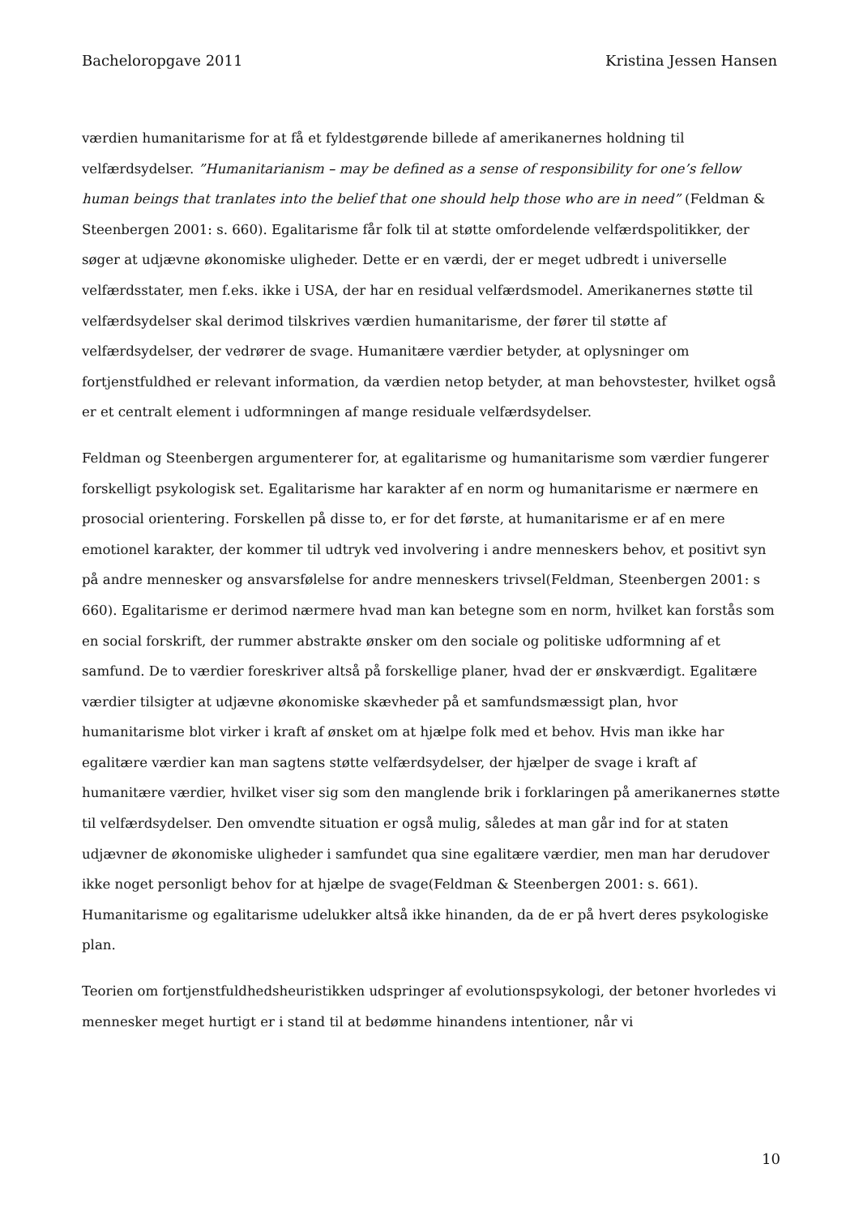Bacheloropgave 2011 Kristina Jessen Hansen
værdien humanitarisme for at få et fyldestgørende billede af amerikanernes holdning til velfærdsydelser. ”Humanitarianism – may be defined as a sense of responsibility for one’s fellow human beings that tranlates into the belief that one should help those who are in need” (Feldman & Steenbergen 2001: s. 660). Egalitarisme får folk til at støtte omfordelende velfærdspolitikker, der søger at udjævne økonomiske uligheder. Dette er en værdi, der er meget udbredt i universelle velfærdsstater, men f.eks. ikke i USA, der har en residual velfærdsmodel. Amerikanernes støtte til velfærdsydelser skal derimod tilskrives værdien humanitarisme, der fører til støtte af velfærdsydelser, der vedrører de svage. Humanitære værdier betyder, at oplysninger om fortjenstfuldhed er relevant information, da værdien netop betyder, at man behovstester, hvilket også er et centralt element i udformningen af mange residuale velfærdsydelser.
Feldman og Steenbergen argumenterer for, at egalitarisme og humanitarisme som værdier fungerer forskelligt psykologisk set. Egalitarisme har karakter af en norm og humanitarisme er nærmere en prosocial orientering. Forskellen på disse to, er for det første, at humanitarisme er af en mere emotionel karakter, der kommer til udtryk ved involvering i andre menneskers behov, et positivt syn på andre mennesker og ansvarsfølelse for andre menneskers trivsel(Feldman, Steenbergen 2001: s 660). Egalitarisme er derimod nærmere hvad man kan betegne som en norm, hvilket kan forstås som en social forskrift, der rummer abstrakte ønsker om den sociale og politiske udformning af et samfund. De to værdier foreskriver altså på forskellige planer, hvad der er ønskværdigt. Egalitære værdier tilsigter at udjævne økonomiske skævheder på et samfundsmæssigt plan, hvor humanitarisme blot virker i kraft af ønsket om at hjælpe folk med et behov. Hvis man ikke har egalitære værdier kan man sagtens støtte velfærdsydelser, der hjælper de svage i kraft af humanitære værdier, hvilket viser sig som den manglende brik i forklaringen på amerikanernes støtte til velfærdsydelser. Den omvendte situation er også mulig, således at man går ind for at staten udjævner de økonomiske uligheder i samfundet qua sine egalitære værdier, men man har derudover ikke noget personligt behov for at hjælpe de svage(Feldman & Steenbergen 2001: s. 661). Humanitarisme og egalitarisme udelukker altså ikke hinanden, da de er på hvert deres psykologiske plan.
Teorien om fortjenstfuldhedsheuristikken udspringer af evolutionspsykologi, der betoner hvorledes vi mennesker meget hurtigt er i stand til at bedømme hinandens intentioner, når vi
10